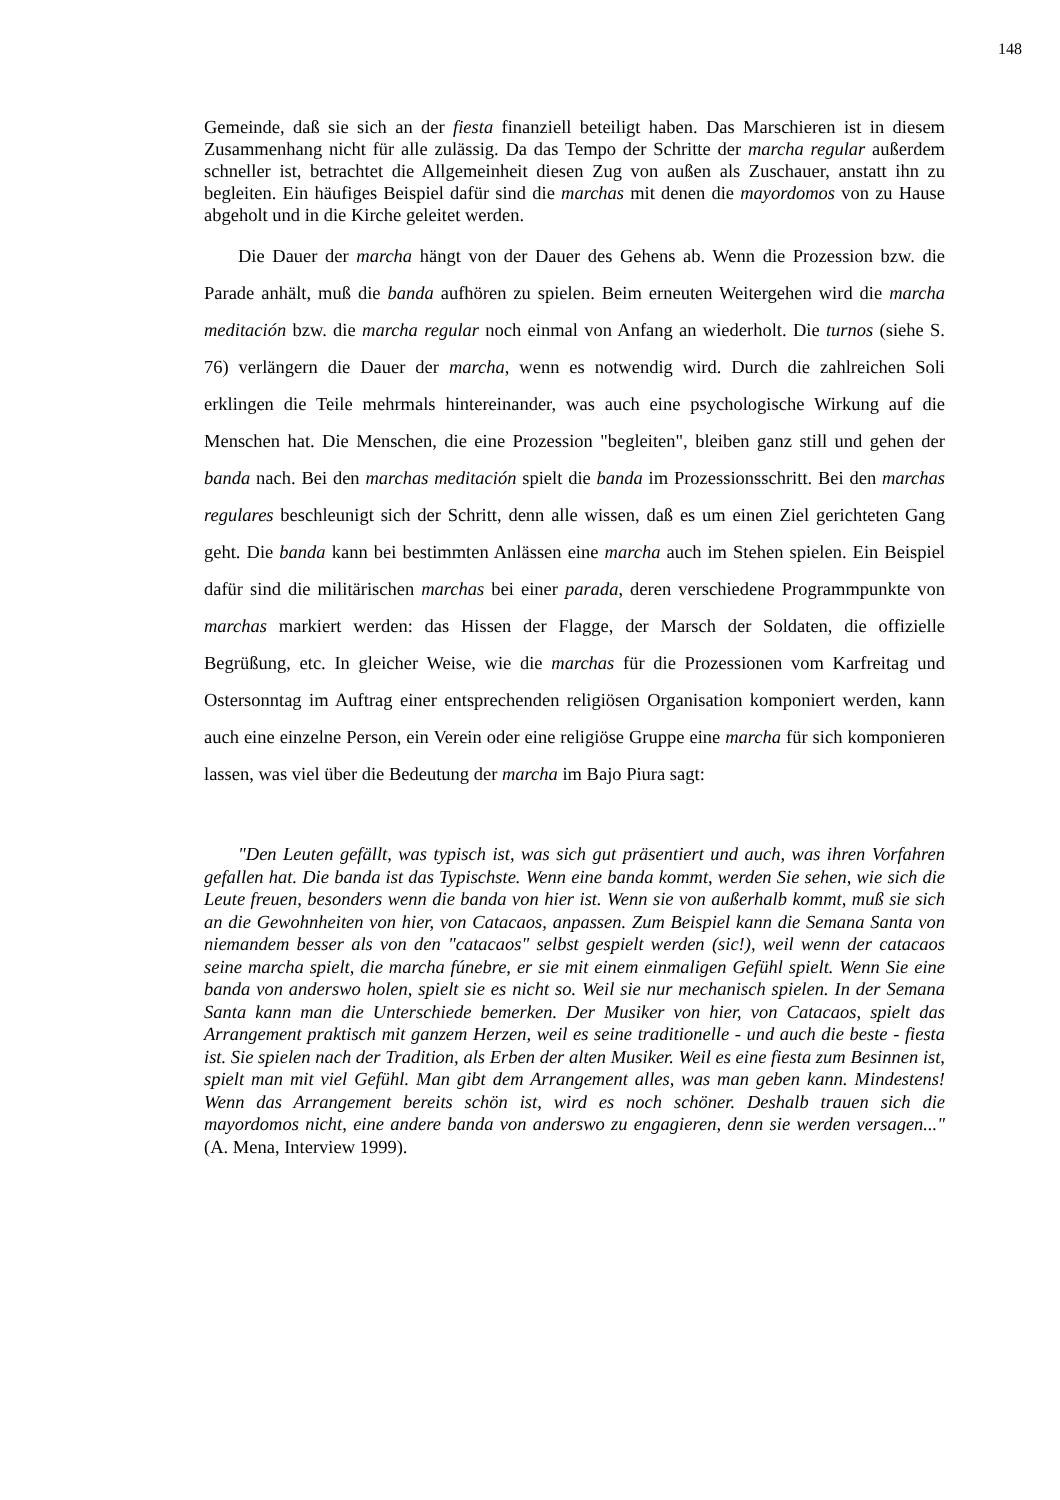148
Gemeinde, daß sie sich an der fiesta finanziell beteiligt haben. Das Marschieren ist in diesem Zusammenhang nicht für alle zulässig. Da das Tempo der Schritte der marcha regular außerdem schneller ist, betrachtet die Allgemeinheit diesen Zug von außen als Zuschauer, anstatt ihn zu begleiten. Ein häufiges Beispiel dafür sind die marchas mit denen die mayordomos von zu Hause abgeholt und in die Kirche geleitet werden.
Die Dauer der marcha hängt von der Dauer des Gehens ab. Wenn die Prozession bzw. die Parade anhält, muß die banda aufhören zu spielen. Beim erneuten Weitergehen wird die marcha meditación bzw. die marcha regular noch einmal von Anfang an wiederholt. Die turnos (siehe S. 76) verlängern die Dauer der marcha, wenn es notwendig wird. Durch die zahlreichen Soli erklingen die Teile mehrmals hintereinander, was auch eine psychologische Wirkung auf die Menschen hat. Die Menschen, die eine Prozession "begleiten", bleiben ganz still und gehen der banda nach. Bei den marchas meditación spielt die banda im Prozessionsschritt. Bei den marchas regulares beschleunigt sich der Schritt, denn alle wissen, daß es um einen Ziel gerichteten Gang geht. Die banda kann bei bestimmten Anlässen eine marcha auch im Stehen spielen. Ein Beispiel dafür sind die militärischen marchas bei einer parada, deren verschiedene Programmpunkte von marchas markiert werden: das Hissen der Flagge, der Marsch der Soldaten, die offizielle Begrüßung, etc. In gleicher Weise, wie die marchas für die Prozessionen vom Karfreitag und Ostersonntag im Auftrag einer entsprechenden religiösen Organisation komponiert werden, kann auch eine einzelne Person, ein Verein oder eine religiöse Gruppe eine marcha für sich komponieren lassen, was viel über die Bedeutung der marcha im Bajo Piura sagt:
"Den Leuten gefällt, was typisch ist, was sich gut präsentiert und auch, was ihren Vorfahren gefallen hat. Die banda ist das Typischste. Wenn eine banda kommt, werden Sie sehen, wie sich die Leute freuen, besonders wenn die banda von hier ist. Wenn sie von außerhalb kommt, muß sie sich an die Gewohnheiten von hier, von Catacaos, anpassen. Zum Beispiel kann die Semana Santa von niemandem besser als von den "catacaos" selbst gespielt werden (sic!), weil wenn der catacaos seine marcha spielt, die marcha fúnebre, er sie mit einem einmaligen Gefühl spielt. Wenn Sie eine banda von anderswo holen, spielt sie es nicht so. Weil sie nur mechanisch spielen. In der Semana Santa kann man die Unterschiede bemerken. Der Musiker von hier, von Catacaos, spielt das Arrangement praktisch mit ganzem Herzen, weil es seine traditionelle - und auch die beste - fiesta ist. Sie spielen nach der Tradition, als Erben der alten Musiker. Weil es eine fiesta zum Besinnen ist, spielt man mit viel Gefühl. Man gibt dem Arrangement alles, was man geben kann. Mindestens! Wenn das Arrangement bereits schön ist, wird es noch schöner. Deshalb trauen sich die mayordomos nicht, eine andere banda von anderswo zu engagieren, denn sie werden versagen..." (A. Mena, Interview 1999).